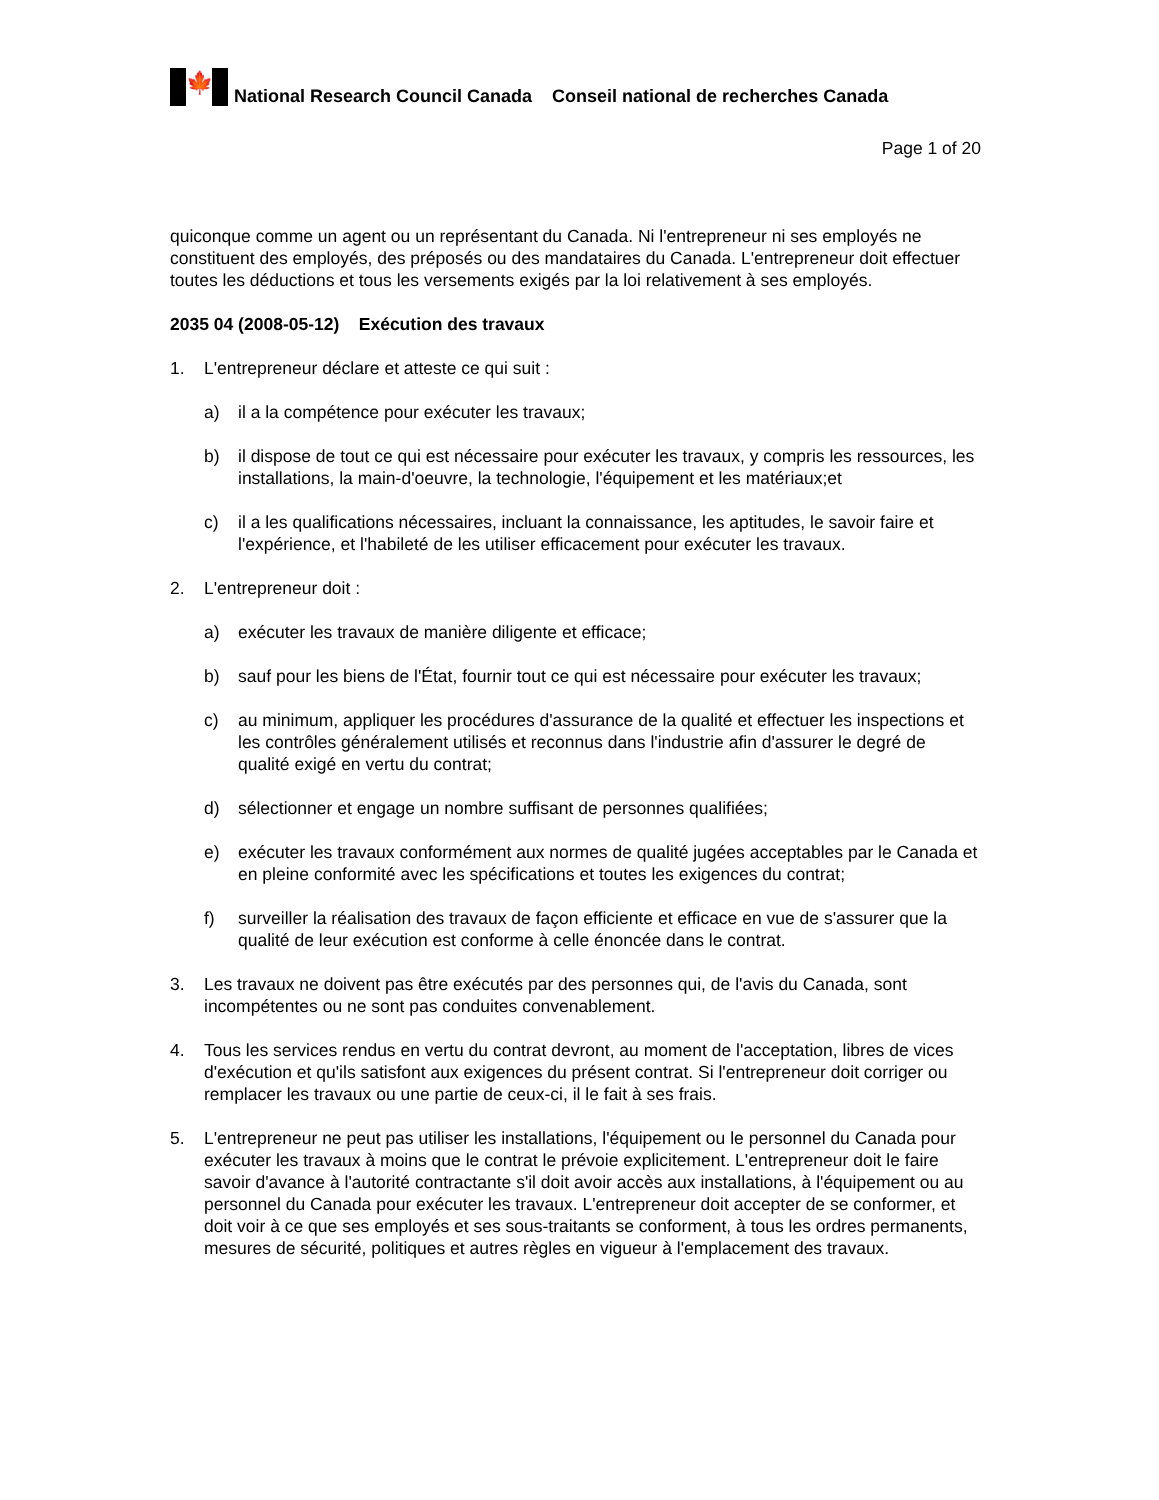🍁
National Research Council Canada Conseil national de recherches Canada
Page 1 of 20
quiconque comme un agent ou un représentant du Canada. Ni l'entrepreneur ni ses employés ne constituent des employés, des préposés ou des mandataires du Canada. L'entrepreneur doit effectuer toutes les déductions et tous les versements exigés par la loi relativement à ses employés.
2035 04 (2008-05-12) Exécution des travaux
1. L'entrepreneur déclare et atteste ce qui suit :
a) il a la compétence pour exécuter les travaux;
b) il dispose de tout ce qui est nécessaire pour exécuter les travaux, y compris les ressources, les installations, la main-d'oeuvre, la technologie, l'équipement et les matériaux;et
c) il a les qualifications nécessaires, incluant la connaissance, les aptitudes, le savoir faire et l'expérience, et l'habileté de les utiliser efficacement pour exécuter les travaux.
2. L'entrepreneur doit :
a) exécuter les travaux de manière diligente et efficace;
b) sauf pour les biens de l'État, fournir tout ce qui est nécessaire pour exécuter les travaux;
c) au minimum, appliquer les procédures d'assurance de la qualité et effectuer les inspections et les contrôles généralement utilisés et reconnus dans l'industrie afin d'assurer le degré de qualité exigé en vertu du contrat;
d) sélectionner et engage un nombre suffisant de personnes qualifiées;
e) exécuter les travaux conformément aux normes de qualité jugées acceptables par le Canada et en pleine conformité avec les spécifications et toutes les exigences du contrat;
f) surveiller la réalisation des travaux de façon efficiente et efficace en vue de s'assurer que la qualité de leur exécution est conforme à celle énoncée dans le contrat.
3. Les travaux ne doivent pas être exécutés par des personnes qui, de l'avis du Canada, sont incompétentes ou ne sont pas conduites convenablement.
4. Tous les services rendus en vertu du contrat devront, au moment de l'acceptation, libres de vices d'exécution et qu'ils satisfont aux exigences du présent contrat. Si l'entrepreneur doit corriger ou remplacer les travaux ou une partie de ceux-ci, il le fait à ses frais.
5. L'entrepreneur ne peut pas utiliser les installations, l'équipement ou le personnel du Canada pour exécuter les travaux à moins que le contrat le prévoie explicitement. L'entrepreneur doit le faire savoir d'avance à l'autorité contractante s'il doit avoir accès aux installations, à l'équipement ou au personnel du Canada pour exécuter les travaux. L'entrepreneur doit accepter de se conformer, et doit voir à ce que ses employés et ses sous-traitants se conforment, à tous les ordres permanents, mesures de sécurité, politiques et autres règles en vigueur à l'emplacement des travaux.